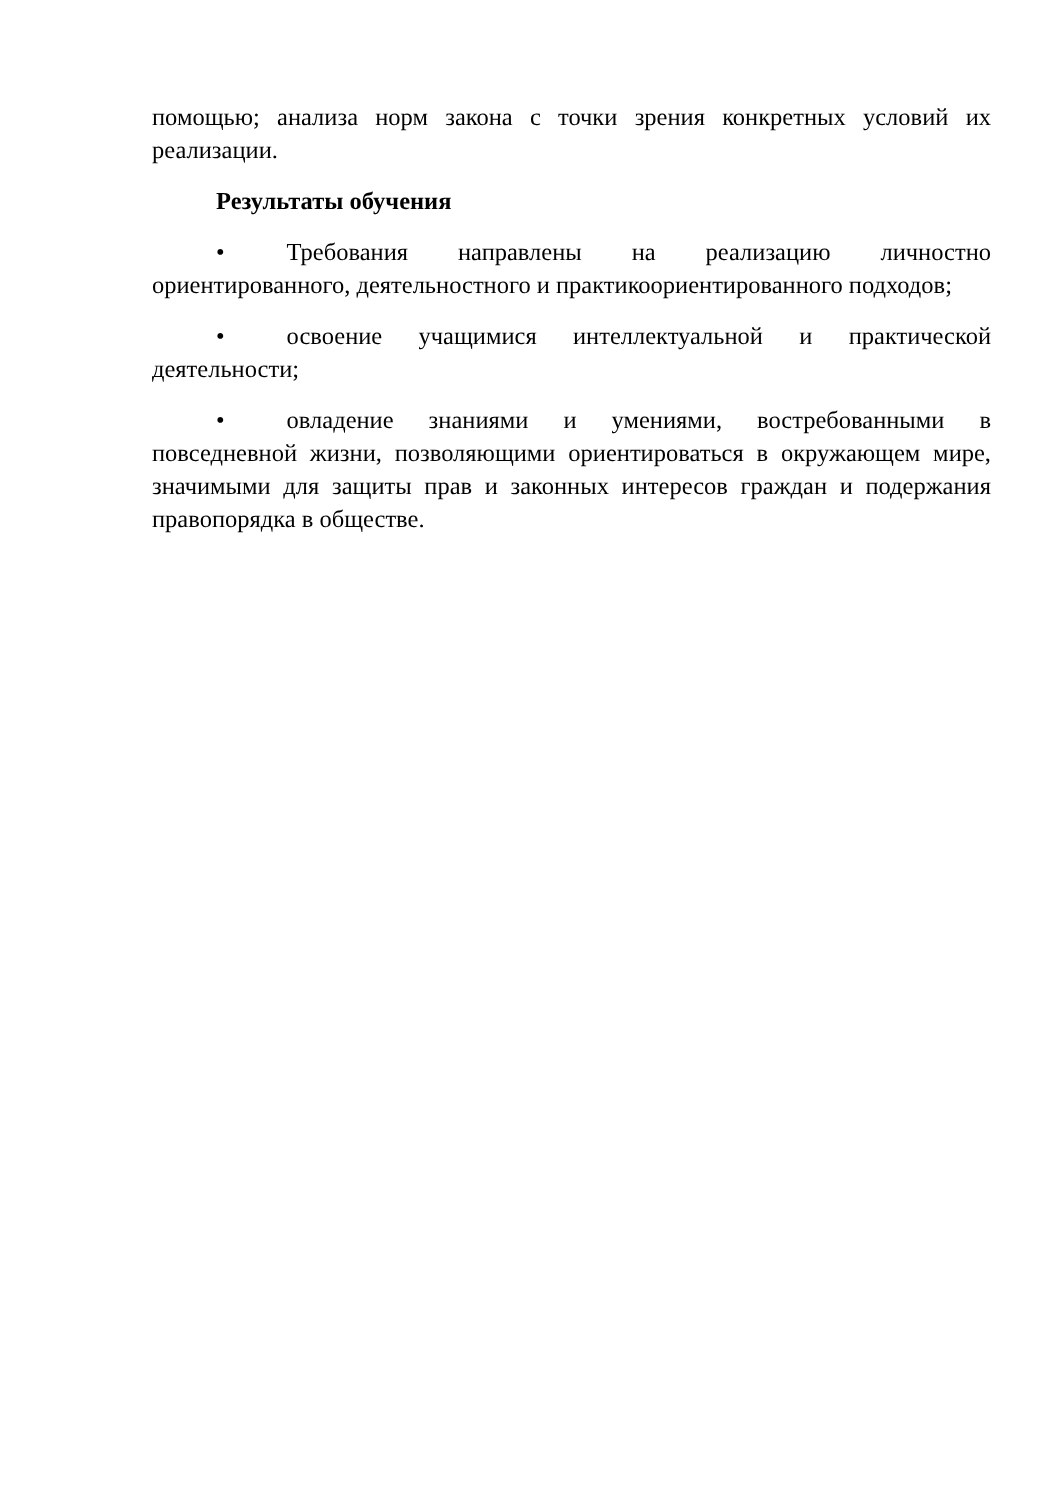помощью; анализа норм закона с точки зрения конкретных условий их реализации.
Результаты обучения
• Требования направлены на реализацию личностно ориентированного, деятельностного и практикоориентированного подходов;
• освоение учащимися интеллектуальной и практической деятельности;
• овладение знаниями и умениями, востребованными в повседневной жизни, позволяющими ориентироваться в окружающем мире, значимыми для защиты прав и законных интересов граждан и подержания правопорядка в обществе.